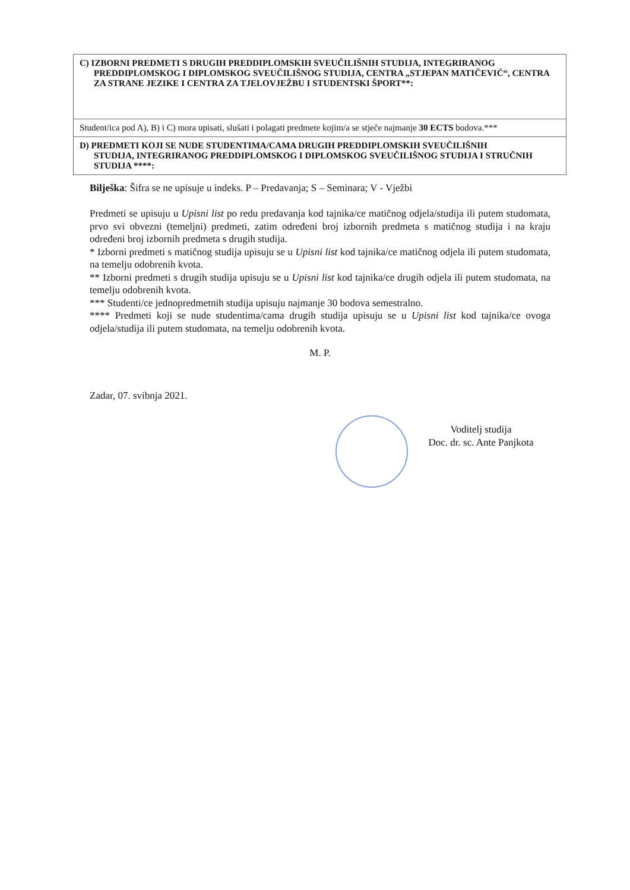| C) IZBORNI PREDMETI S DRUGIH PREDDIPLOMSKIH SVEUČILIŠNIH STUDIJA, INTEGRIRANOG PREDDIPLOMSKOG I DIPLOMSKOG SVEUČILIŠNOG STUDIJA, CENTRA „STJEPAN MATIČEVIĆ“, CENTRA ZA STRANE JEZIKE I CENTRA ZA TJELOVJEŽBU I STUDENTSKI ŠPORT**: |
| Student/ica pod A), B) i C) mora upisati, slušati i polagati predmete kojim/a se stječe najmanje 30 ECTS bodova.*** |
| D) PREDMETI KOJI SE NUDE STUDENTIMA/CAMA DRUGIH PREDDIPLOMSKIH SVEUČILIŠNIH STUDIJA, INTEGRIRANOG PREDDIPLOMSKOG I DIPLOMSKOG SVEUČILIŠNOG STUDIJA I STRUČNIH STUDIJA ****: |
Bilješka: Šifra se ne upisuje u indeks. P – Predavanja; S – Seminara; V - Vježbi
Predmeti se upisuju u Upisni list po redu predavanja kod tajnika/ce matičnog odjela/studija ili putem studomata, prvo svi obvezni (temeljni) predmeti, zatim određeni broj izbornih predmeta s matičnog studija i na kraju određeni broj izbornih predmeta s drugih studija.
* Izborni predmeti s matičnog studija upisuju se u Upisni list kod tajnika/ce matičnog odjela ili putem studomata, na temelju odobrenih kvota.
** Izborni predmeti s drugih studija upisuju se u Upisni list kod tajnika/ce drugih odjela ili putem studomata, na temelju odobrenih kvota.
*** Studenti/ce jednopredmetnih studija upisuju najmanje 30 bodova semestralno.
**** Predmeti koji se nude studentima/cama drugih studija upisuju se u Upisni list kod tajnika/ce ovoga odjela/studija ili putem studomata, na temelju odobrenih kvota.
M. P.
Zadar, 07. svibnja 2021.
Voditelj studija
Doc. dr. sc. Ante Panjkota